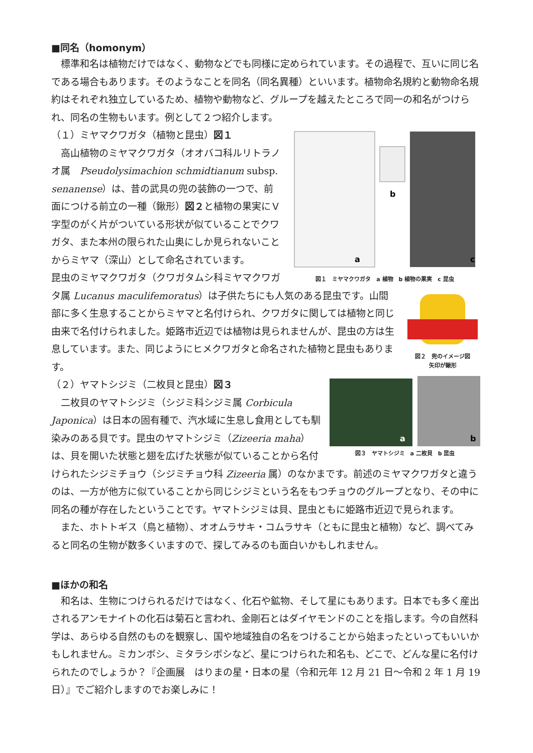■同名（homonym）
標準和名は植物だけではなく、動物などでも同様に定められています。その過程で、互いに同じ名である場合もあります。そのようなことを同名（同名異種）といいます。植物命名規約と動物命名規約はそれぞれ独立しているため、植物や動物など、グループを越えたところで同一の和名がつけられ、同名の生物もいます。例として２つ紹介します。
b
a
c
図１　ミヤマクワガタ　a 植物　b 植物の果実　c 昆虫
（１）ミヤマクワガタ（植物と昆虫）図１
高山植物のミヤマクワガタ（オオバコ科ルリトラノオ属　Pseudolysimachion schmidtianum subsp. senanense）は、昔の武具の兜の装飾の一つで、前面につける前立の一種（鍬形）図２と植物の果実にＶ字型のがく片がついている形状が似ていることでクワガタ、また本州の限られた山奥にしか見られないことからミヤマ（深山）として命名されています。
図２　兜のイメージ図
矢印が鍬形
昆虫のミヤマクワガタ（クワガタムシ科ミヤマクワガタ属 Lucanus maculifemoratus）は子供たちにも人気のある昆虫です。山間部に多く生息することからミヤマと名付けられ、クワガタに関しては植物と同じ由来で名付けられました。姫路市近辺では植物は見られませんが、昆虫の方は生息しています。また、同じようにヒメクワガタと命名された植物と昆虫もあります。
a
b
図３　ヤマトシジミ　a 二枚貝　b 昆虫
（２）ヤマトシジミ（二枚貝と昆虫）図３
二枚貝のヤマトシジミ（シジミ科シジミ属 Corbicula Japonica）は日本の固有種で、汽水域に生息し食用としても馴染みのある貝です。昆虫のヤマトシジミ（Zizeeria maha）は、貝を開いた状態と翅を広げた状態が似ていることから名付けられたシジミチョウ（シジミチョウ科 Zizeeria 属）のなかまです。前述のミヤマクワガタと違うのは、一方が他方に似ていることから同じシジミという名をもつチョウのグループとなり、その中に同名の種が存在したということです。ヤマトシジミは貝、昆虫ともに姫路市近辺で見られます。
また、ホトトギス（鳥と植物）、オオムラサキ・コムラサキ（ともに昆虫と植物）など、調べてみると同名の生物が数多くいますので、探してみるのも面白いかもしれません。
■ほかの和名
和名は、生物につけられるだけではなく、化石や鉱物、そして星にもあります。日本でも多く産出されるアンモナイトの化石は菊石と言われ、金剛石とはダイヤモンドのことを指します。今の自然科学は、あらゆる自然のものを観察し、国や地域独自の名をつけることから始まったといってもいいかもしれません。ミカンボシ、ミタラシボシなど、星につけられた和名も、どこで、どんな星に名付けられたのでしょうか？『企画展　はりまの星・日本の星（令和元年 12 月 21 日～令和 2 年 1 月 19 日）』でご紹介しますのでお楽しみに！